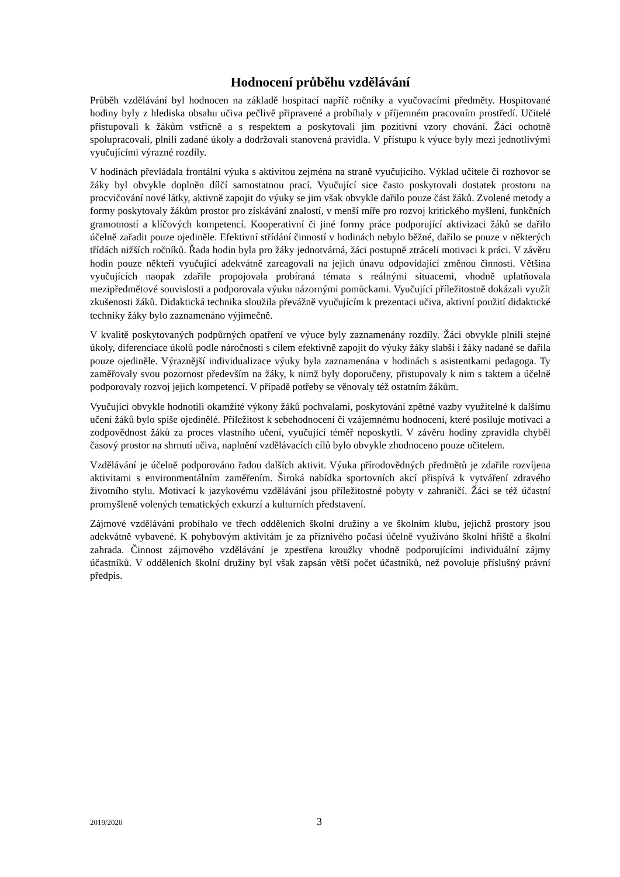Hodnocení průběhu vzdělávání
Průběh vzdělávání byl hodnocen na základě hospitací napříč ročníky a vyučovacími předměty. Hospitované hodiny byly z hlediska obsahu učiva pečlivě připravené a probíhaly v příjemném pracovním prostředí. Učitelé přistupovali k žákům vstřícně a s respektem a poskytovali jim pozitivní vzory chování. Žáci ochotně spolupracovali, plnili zadané úkoly a dodržovali stanovená pravidla. V přístupu k výuce byly mezi jednotlivými vyučujícími výrazné rozdíly.
V hodinách převládala frontální výuka s aktivitou zejména na straně vyučujícího. Výklad učitele či rozhovor se žáky byl obvykle doplněn dílčí samostatnou prací. Vyučující sice často poskytovali dostatek prostoru na procvičování nové látky, aktivně zapojit do výuky se jim však obvykle dařilo pouze část žáků. Zvolené metody a formy poskytovaly žákům prostor pro získávání znalostí, v menší míře pro rozvoj kritického myšlení, funkčních gramotností a klíčových kompetencí. Kooperativní či jiné formy práce podporující aktivizaci žáků se dařilo účelně zařadit pouze ojediněle. Efektivní střídání činností v hodinách nebylo běžné, dařilo se pouze v některých třídách nižších ročníků. Řada hodin byla pro žáky jednotvárná, žáci postupně ztráceli motivaci k práci. V závěru hodin pouze někteří vyučující adekvátně zareagovali na jejich únavu odpovídající změnou činnosti. Většina vyučujících naopak zdařile propojovala probíraná témata s reálnými situacemi, vhodně uplatňovala mezipředmětové souvislosti a podporovala výuku názornými pomůckami. Vyučující příležitostně dokázali využít zkušenosti žáků. Didaktická technika sloužila převážně vyučujícím k prezentaci učiva, aktivní použití didaktické techniky žáky bylo zaznamenáno výjimečně.
V kvalitě poskytovaných podpůrných opatření ve výuce byly zaznamenány rozdíly. Žáci obvykle plnili stejné úkoly, diferenciace úkolů podle náročnosti s cílem efektivně zapojit do výuky žáky slabší i žáky nadané se dařila pouze ojediněle. Výraznější individualizace výuky byla zaznamenána v hodinách s asistentkami pedagoga. Ty zaměřovaly svou pozornost především na žáky, k nimž byly doporučeny, přistupovaly k nim s taktem a účelně podporovaly rozvoj jejich kompetencí. V případě potřeby se věnovaly též ostatním žákům.
Vyučující obvykle hodnotili okamžité výkony žáků pochvalami, poskytování zpětné vazby využitelné k dalšímu učení žáků bylo spíše ojedinělé. Příležitost k sebehodnocení či vzájemnému hodnocení, které posiluje motivaci a zodpovědnost žáků za proces vlastního učení, vyučující téměř neposkytli. V závěru hodiny zpravidla chyběl časový prostor na shrnutí učiva, naplnění vzdělávacích cílů bylo obvykle zhodnoceno pouze učitelem.
Vzdělávání je účelně podporováno řadou dalších aktivit. Výuka přírodovědných předmětů je zdařile rozvíjena aktivitami s environmentálním zaměřením. Široká nabídka sportovních akcí přispívá k vytváření zdravého životního stylu. Motivací k jazykovému vzdělávání jsou příležitostné pobyty v zahraničí. Žáci se též účastní promyšleně volených tematických exkurzí a kulturních představení.
Zájmové vzdělávání probíhalo ve třech odděleních školní družiny a ve školním klubu, jejichž prostory jsou adekvátně vybavené. K pohybovým aktivitám je za příznivého počasí účelně využíváno školní hřiště a školní zahrada. Činnost zájmového vzdělávání je zpestřena kroužky vhodně podporujícími individuální zájmy účastníků. V odděleních školní družiny byl však zapsán větší počet účastníků, než povoluje příslušný právní předpis.
2019/2020 3